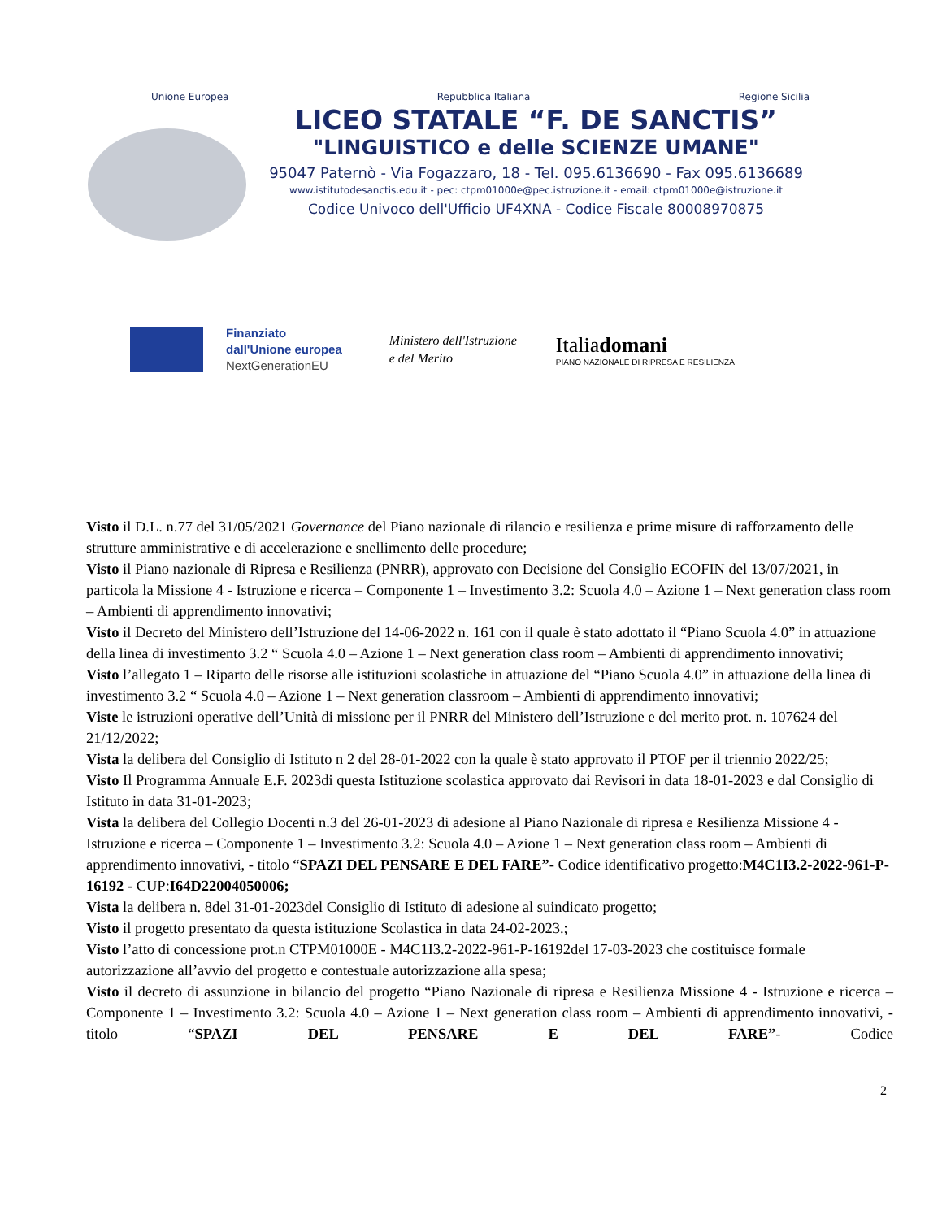Unione Europea Repubblica Italiana Regione Sicilia
LICEO STATALE “F. DE SANCTIS”
"LINGUISTICO e delle SCIENZE UMANE"
95047 Paternò - Via Fogazzaro, 18 - Tel. 095.6136690 - Fax 095.6136689
www.istitutodesanctis.edu.it - pec: ctpm01000e@pec.istruzione.it - email: ctpm01000e@istruzione.it
Codice Univoco dell'Ufficio UF4XNA - Codice Fiscale 80008970875
Finanziato
dall'Unione europea
NextGenerationEU
Ministero dell'Istruzione
e del Merito
Italiadomani
PIANO NAZIONALE DI RIPRESA E RESILIENZA
Visto il D.L. n.77 del 31/05/2021 Governance del Piano nazionale di rilancio e resilienza e prime misure di rafforzamento delle strutture amministrative e di accelerazione e snellimento delle procedure;
Visto il Piano nazionale di Ripresa e Resilienza (PNRR), approvato con Decisione del Consiglio ECOFIN del 13/07/2021, in particola la Missione 4 - Istruzione e ricerca – Componente 1 – Investimento 3.2: Scuola 4.0 – Azione 1 – Next generation class room – Ambienti di apprendimento innovativi;
Visto il Decreto del Ministero dell’Istruzione del 14-06-2022 n. 161 con il quale è stato adottato il “Piano Scuola 4.0” in attuazione della linea di investimento 3.2 “ Scuola 4.0 – Azione 1 – Next generation class room – Ambienti di apprendimento innovativi;
Visto l’allegato 1 – Riparto delle risorse alle istituzioni scolastiche in attuazione del “Piano Scuola 4.0” in attuazione della linea di investimento 3.2 “ Scuola 4.0 – Azione 1 – Next generation classroom – Ambienti di apprendimento innovativi;
Viste le istruzioni operative dell’Unità di missione per il PNRR del Ministero dell’Istruzione e del merito prot. n. 107624 del 21/12/2022;
Vista la delibera del Consiglio di Istituto n 2 del 28-01-2022 con la quale è stato approvato il PTOF per il triennio 2022/25;
Visto Il Programma Annuale E.F. 2023di questa Istituzione scolastica approvato dai Revisori in data 18-01-2023 e dal Consiglio di Istituto in data 31-01-2023;
Vista la delibera del Collegio Docenti n.3 del 26-01-2023 di adesione al Piano Nazionale di ripresa e Resilienza Missione 4 - Istruzione e ricerca – Componente 1 – Investimento 3.2: Scuola 4.0 – Azione 1 – Next generation class room – Ambienti di apprendimento innovativi, - titolo “SPAZI DEL PENSARE E DEL FARE”- Codice identificativo progetto:M4C1I3.2-2022-961-P-16192 - CUP:I64D22004050006;
Vista la delibera n. 8del 31-01-2023del Consiglio di Istituto di adesione al suindicato progetto;
Visto il progetto presentato da questa istituzione Scolastica in data 24-02-2023.;
Visto l’atto di concessione prot.n CTPM01000E - M4C1I3.2-2022-961-P-16192del 17-03-2023 che costituisce formale autorizzazione all’avvio del progetto e contestuale autorizzazione alla spesa;
Visto il decreto di assunzione in bilancio del progetto “Piano Nazionale di ripresa e Resilienza Missione 4 - Istruzione e ricerca – Componente 1 – Investimento 3.2: Scuola 4.0 – Azione 1 – Next generation class room – Ambienti di apprendimento innovativi, - titolo “SPAZI DEL PENSARE E DEL FARE”- Codice
2